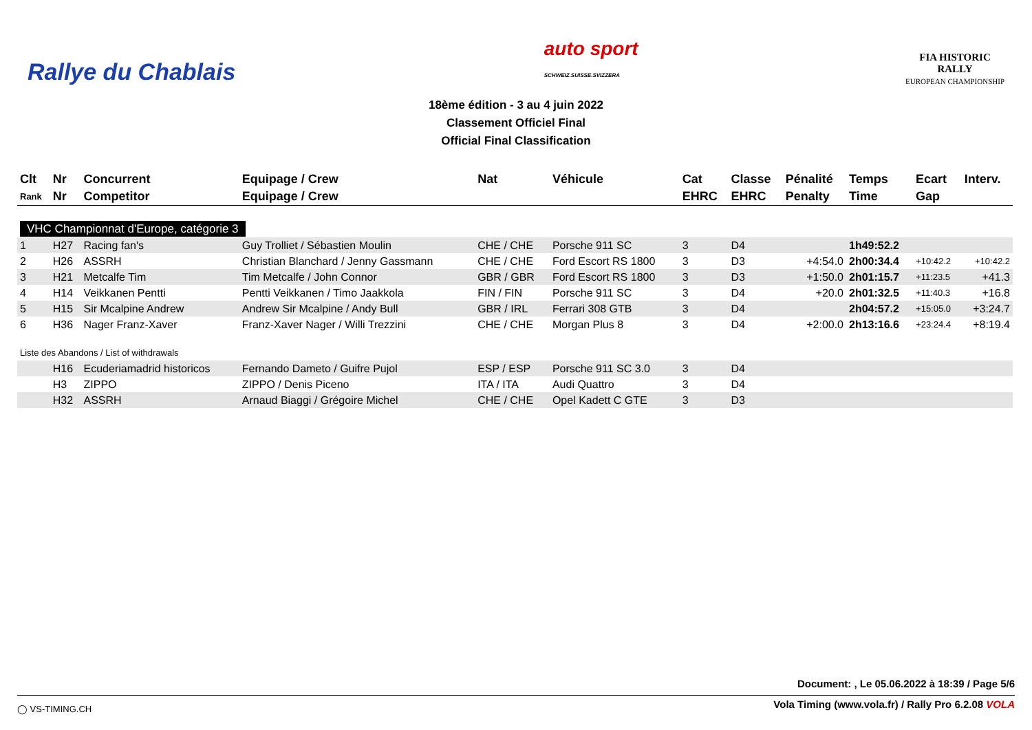Rallye du Chablais
auto sport
SCHWEIZ.SUISSE.SVIZZERA
FIA HISTORIC
RALLY
EUROPEAN CHAMPIONSHIP
18ème édition - 3 au 4 juin 2022
Classement Officiel Final
Official Final Classification
| Clt | Nr | Concurrent | Equipage / Crew | Nat | Véhicule | Cat | Classe | Pénalité | Temps | Ecart | Interv. |
| --- | --- | --- | --- | --- | --- | --- | --- | --- | --- | --- | --- |
| Rank | Nr | Competitor | Equipage / Crew | | | EHRC | EHRC | Penalty | Time | Gap | |
| VHC Championnat d'Europe, catégorie 3 | | | | | | | | | | | |
| 1 | H27 | Racing fan's | Guy Trolliet / Sébastien Moulin | CHE / CHE | Porsche 911 SC | 3 | D4 | | 1h49:52.2 | | |
| 2 | H26 | ASSRH | Christian Blanchard / Jenny Gassmann | CHE / CHE | Ford Escort RS 1800 | 3 | D3 | +4:54.0 | 2h00:34.4 | +10:42.2 | +10:42.2 |
| 3 | H21 | Metcalfe Tim | Tim Metcalfe / John Connor | GBR / GBR | Ford Escort RS 1800 | 3 | D3 | +1:50.0 | 2h01:15.7 | +11:23.5 | +41.3 |
| 4 | H14 | Veikkanen Pentti | Pentti Veikkanen / Timo Jaakkola | FIN / FIN | Porsche 911 SC | 3 | D4 | +20.0 | 2h01:32.5 | +11:40.3 | +16.8 |
| 5 | H15 | Sir Mcalpine Andrew | Andrew Sir Mcalpine / Andy Bull | GBR / IRL | Ferrari 308 GTB | 3 | D4 | | 2h04:57.2 | +15:05.0 | +3:24.7 |
| 6 | H36 | Nager Franz-Xaver | Franz-Xaver Nager / Willi Trezzini | CHE / CHE | Morgan Plus 8 | 3 | D4 | +2:00.0 | 2h13:16.6 | +23:24.4 | +8:19.4 |
| Liste des Abandons / List of withdrawals | | | | | | | | | | | |
| | H16 | Ecuderiamadrid historicos | Fernando Dameto / Guifre Pujol | ESP / ESP | Porsche 911 SC 3.0 | 3 | D4 | | | | |
| | H3 | ZIPPO | ZIPPO / Denis Piceno | ITA / ITA | Audi Quattro | 3 | D4 | | | | |
| | H32 | ASSRH | Arnaud Biaggi / Grégoire Michel | CHE / CHE | Opel Kadett C GTE | 3 | D3 | | | | |
Document: , Le 05.06.2022 à 18:39 / Page 5/6
◯ VS-TIMING.CH Vola Timing (www.vola.fr) / Rally Pro 6.2.08 VOLA